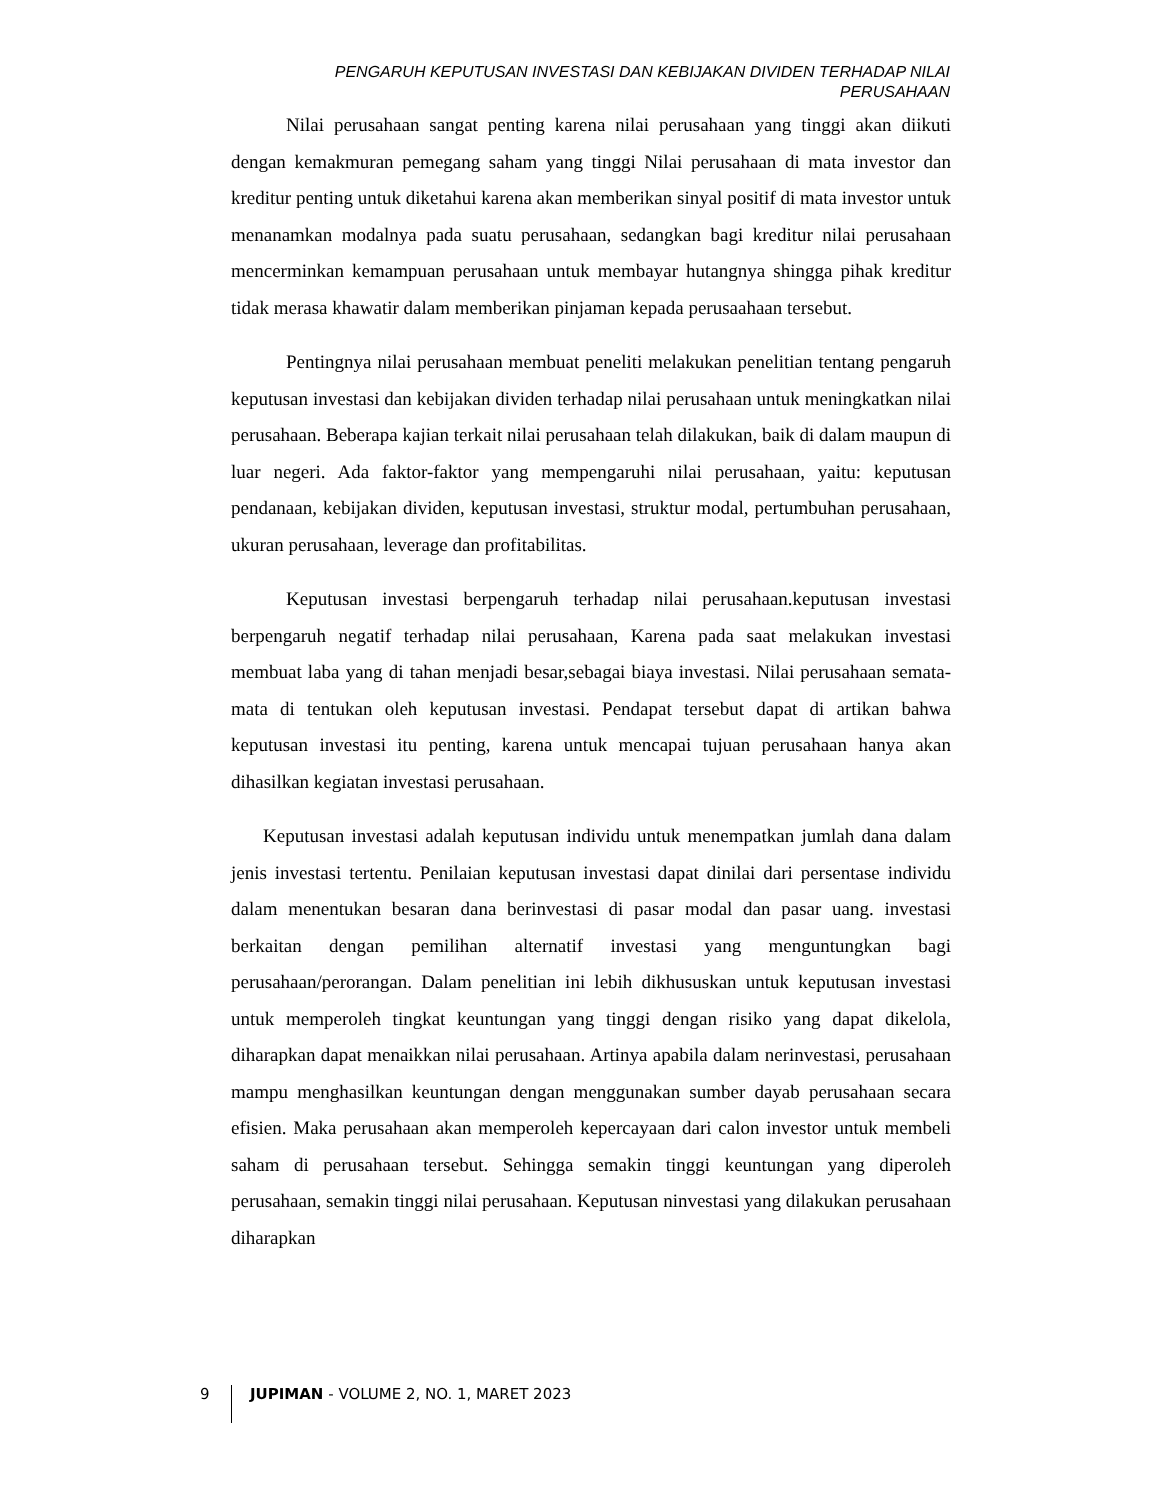PENGARUH KEPUTUSAN INVESTASI DAN KEBIJAKAN DIVIDEN TERHADAP NILAI PERUSAHAAN
Nilai perusahaan sangat penting karena nilai perusahaan yang tinggi akan diikuti dengan kemakmuran pemegang saham yang tinggi Nilai perusahaan di mata investor dan kreditur penting untuk diketahui karena akan memberikan sinyal positif di mata investor untuk menanamkan modalnya pada suatu perusahaan, sedangkan bagi kreditur nilai perusahaan mencerminkan kemampuan perusahaan untuk membayar hutangnya shingga pihak kreditur tidak merasa khawatir dalam memberikan pinjaman kepada perusaahaan tersebut.
Pentingnya nilai perusahaan membuat peneliti melakukan penelitian tentang pengaruh keputusan investasi dan kebijakan dividen terhadap nilai perusahaan untuk meningkatkan nilai perusahaan. Beberapa kajian terkait nilai perusahaan telah dilakukan, baik di dalam maupun di luar negeri. Ada faktor-faktor yang mempengaruhi nilai perusahaan, yaitu: keputusan pendanaan, kebijakan dividen, keputusan investasi, struktur modal, pertumbuhan perusahaan, ukuran perusahaan, leverage dan profitabilitas.
Keputusan investasi berpengaruh terhadap nilai perusahaan.keputusan investasi berpengaruh negatif terhadap nilai perusahaan, Karena pada saat melakukan investasi membuat laba yang di tahan menjadi besar,sebagai biaya investasi. Nilai perusahaan semata-mata di tentukan oleh keputusan investasi. Pendapat tersebut dapat di artikan bahwa keputusan investasi itu penting, karena untuk mencapai tujuan perusahaan hanya akan dihasilkan kegiatan investasi perusahaan.
Keputusan investasi adalah keputusan individu untuk menempatkan jumlah dana dalam jenis investasi tertentu. Penilaian keputusan investasi dapat dinilai dari persentase individu dalam menentukan besaran dana berinvestasi di pasar modal dan pasar uang. investasi berkaitan dengan pemilihan alternatif investasi yang menguntungkan bagi perusahaan/perorangan. Dalam penelitian ini lebih dikhususkan untuk keputusan investasi untuk memperoleh tingkat keuntungan yang tinggi dengan risiko yang dapat dikelola, diharapkan dapat menaikkan nilai perusahaan. Artinya apabila dalam nerinvestasi, perusahaan mampu menghasilkan keuntungan dengan menggunakan sumber dayab perusahaan secara efisien. Maka perusahaan akan memperoleh kepercayaan dari calon investor untuk membeli saham di perusahaan tersebut. Sehingga semakin tinggi keuntungan yang diperoleh perusahaan, semakin tinggi nilai perusahaan. Keputusan ninvestasi yang dilakukan perusahaan diharapkan
9
JUPIMAN - VOLUME 2, NO. 1, MARET 2023